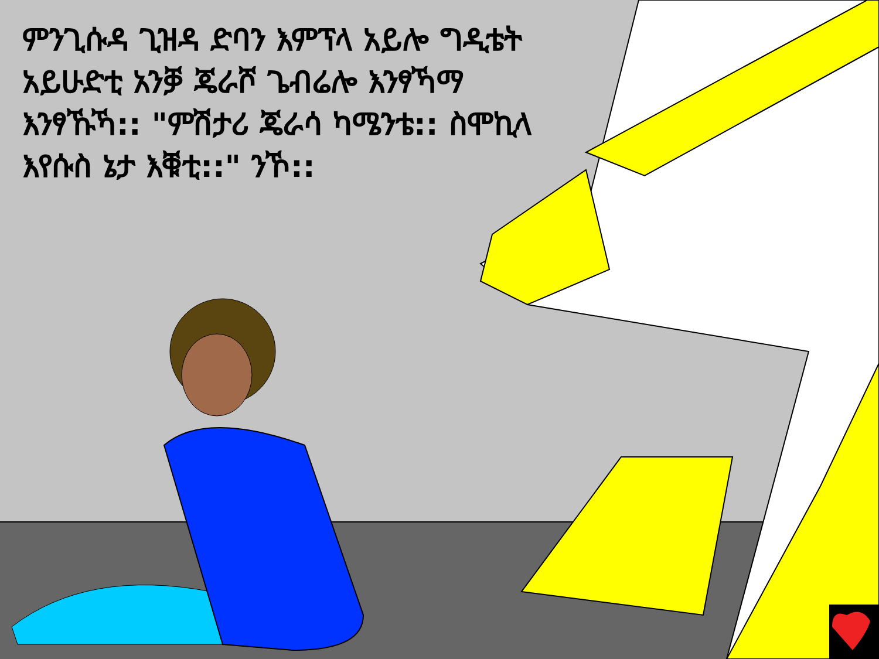ምንጊሱዳ ጊዝዳ ድባን እምፕላ አይሎ ግዲቴት አይሁድቲ አንቓ ጄራሾ ጌብሬሎ እንፃኻማ እንፃኹኻ:: "ምሽታሪ ጄራሳ ካሜንቴ:: ስሞኪላ እየሱስ ኔታ እቑቲ::" ንኾ::